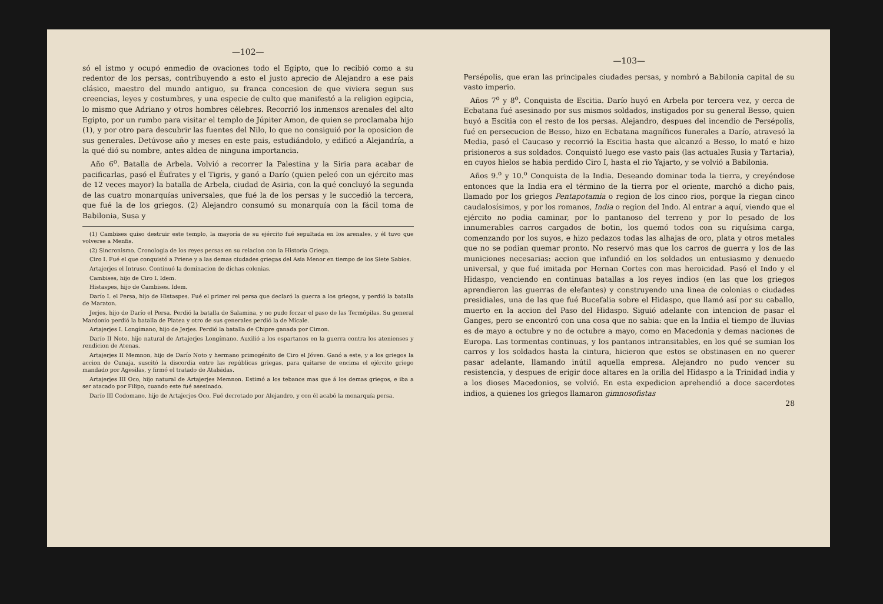—102—
só el istmo y ocupó enmedio de ovaciones todo el Egipto, que lo recibió como a su redentor de los persas, contribuyendo a esto el justo aprecio de Alejandro a ese pais clásico, maestro del mundo antiguo, su franca concesion de que viviera segun sus creencias, leyes y costumbres, y una especie de culto que manifestó a la religion egipcia, lo mismo que Adriano y otros hombres célebres. Recorrió los inmensos arenales del alto Egipto, por un rumbo para visitar el templo de Júpiter Amon, de quien se proclamaba hijo (1), y por otro para descubrir las fuentes del Nilo, lo que no consiguió por la oposicion de sus generales. Detúvose año y meses en este pais, estudiándolo, y edificó a Alejandría, a la qué dió su nombre, antes aldea de ninguna importancia.
Año 6<sup>o</sup>. Batalla de Arbela. Volvió a recorrer la Palestina y la Siria para acabar de pacificarlas, pasó el Éufrates y el Tigris, y ganó a Darío (quien peleó con un ejército mas de 12 veces mayor) la batalla de Arbela, ciudad de Asiria, con la qué concluyó la segunda de las cuatro monarquías universales, que fué la de los persas y le succedió la tercera, que fué la de los griegos. (2) Alejandro consumó su monarquía con la fácil toma de Babilonia, Susa y
(1) Cambises quiso destruir este templo, la mayoría de su ejército fué sepultada en los arenales, y él tuvo que volverse a Menfis.
(2) Sincronismo. Cronologia de los reyes persas en su relacion con la Historia Griega.
Ciro I. Fué el que conquistó a Priene y a las demas ciudades griegas del Asia Menor en tiempo de los Siete Sabios.
Artajerjes el Intruso. Continuó la dominacion de dichas colonias.
Cambises, hijo de Ciro I. Idem.
Histaspes, hijo de Cambises. Idem.
Darío I. el Persa, hijo de Histaspes. Fué el primer rei persa que declaró la guerra a los griegos, y perdió la batalla de Maraton.
Jerjes, hijo de Darío el Persa. Perdió la batalla de Salamina, y no pudo forzar el paso de las Termópilas. Su general Mardonio perdió la batalla de Platea y otro de sus generales perdió la de Micale.
Artajerjes I. Longímano, hijo de Jerjes. Perdió la batalla de Chipre ganada por Cimon.
Darío II Noto, hijo natural de Artajerjes Longímano. Auxilió a los espartanos en la guerra contra los atenienses y rendicion de Atenas.
Artajerjes II Memnon, hijo de Darío Noto y hermano primogénito de Ciro el Jóven. Ganó a este, y a los griegos la accion de Cunaja, suscitó la discordia entre las repúblicas griegas, para quitarse de encima el ejército griego mandado por Agesilas, y firmó el tratado de Atalsidas.
Artajerjes III Oco, hijo natural de Artajerjes Memnon. Estimó a los tebanos mas que á los demas griegos, e iba a ser atacado por Filipo, cuando este fué asesinado.
Darío III Codomano, hijo de Artajerjes Oco. Fué derrotado por Alejandro, y con él acabó la monarquía persa.
—103—
Persépolis, que eran las principales ciudades persas, y nombró a Babilonia capital de su vasto imperio.
Años 7<sup>o</sup> y 8<sup>o</sup>. Conquista de Escitia. Darío huyó en Arbela por tercera vez, y cerca de Ecbatana fué asesinado por sus mismos soldados, instigados por su general Besso, quien huyó a Escitia con el resto de los persas. Alejandro, despues del incendio de Persépolis, fué en persecucion de Besso, hizo en Ecbatana magníficos funerales a Darío, atravesó la Media, pasó el Caucaso y recorrió la Escitia hasta que alcanzó a Besso, lo mató e hizo prisioneros a sus soldados. Conquistó luego ese vasto pais (las actuales Rusia y Tartaria), en cuyos hielos se habia perdido Ciro I, hasta el rio Yajarto, y se volvió a Babilonia.
Años 9.<sup>o</sup> y 10.<sup>o</sup> Conquista de la India. Deseando dominar toda la tierra, y creyéndose entonces que la India era el término de la tierra por el oriente, marchó a dicho pais, llamado por los griegos Pentapotamia o region de los cinco rios, porque la riegan cinco caudalosísimos, y por los romanos, India o region del Indo. Al entrar a aquí, viendo que el ejército no podia caminar, por lo pantanoso del terreno y por lo pesado de los innumerables carros cargados de botin, los quemó todos con su riquísima carga, comenzando por los suyos, e hizo pedazos todas las alhajas de oro, plata y otros metales que no se podian quemar pronto. No reservó mas que los carros de guerra y los de las municiones necesarias: accion que infundió en los soldados un entusiasmo y denuedo universal, y que fué imitada por Hernan Cortes con mas heroicidad. Pasó el Indo y el Hidaspo, venciendo en continuas batallas a los reyes indios (en las que los griegos aprendieron las guerras de elefantes) y construyendo una linea de colonias o ciudades presidiales, una de las que fué Bucefalia sobre el Hidaspo, que llamó así por su caballo, muerto en la accion del Paso del Hidaspo. Siguió adelante con intencion de pasar el Ganges, pero se encontró con una cosa que no sabia: que en la India el tiempo de lluvias es de mayo a octubre y no de octubre a mayo, como en Macedonia y demas naciones de Europa. Las tormentas continuas, y los pantanos intransitables, en los qué se sumian los carros y los soldados hasta la cintura, hicieron que estos se obstinasen en no querer pasar adelante, llamando inútil aquella empresa. Alejandro no pudo vencer su resistencia, y despues de erigir doce altares en la orilla del Hidaspo a la Trinidad india y a los dioses Macedonios, se volvió. En esta expedicion aprehendió a doce sacerdotes indios, a quienes los griegos llamaron gimnosofistas
28